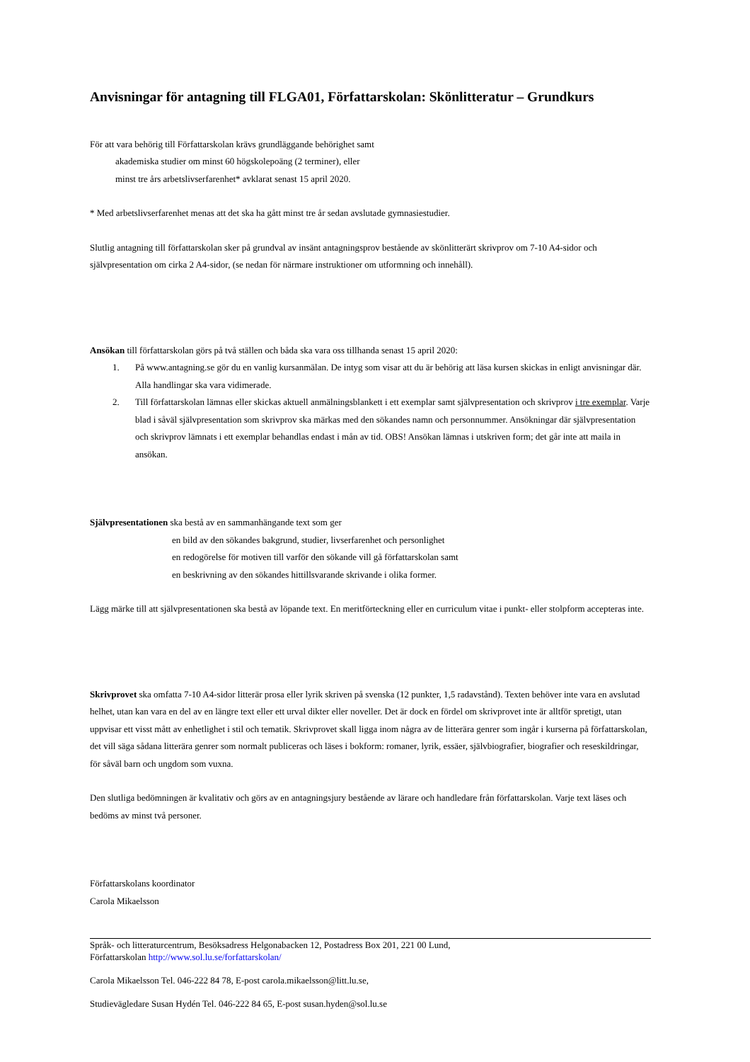Anvisningar för antagning till FLGA01, Författarskolan: Skönlitteratur – Grundkurs
För att vara behörig till Författarskolan krävs grundläggande behörighet samt
akademiska studier om minst 60 högskolepoäng (2 terminer), eller
minst tre års arbetslivserfarenhet* avklarat senast 15 april 2020.
* Med arbetslivserfarenhet menas att det ska ha gått minst tre år sedan avslutade gymnasiestudier.
Slutlig antagning till författarskolan sker på grundval av insänt antagningsprov bestående av skönlitterärt skrivprov om 7-10 A4-sidor och självpresentation om cirka 2 A4-sidor, (se nedan för närmare instruktioner om utformning och innehåll).
Ansökan till författarskolan görs på två ställen och båda ska vara oss tillhanda senast 15 april 2020:
1. På www.antagning.se gör du en vanlig kursanmälan. De intyg som visar att du är behörig att läsa kursen skickas in enligt anvisningar där. Alla handlingar ska vara vidimerade.
2. Till författarskolan lämnas eller skickas aktuell anmälningsblankett i ett exemplar samt självpresentation och skrivprov i tre exemplar. Varje blad i såväl självpresentation som skrivprov ska märkas med den sökandes namn och personnummer. Ansökningar där självpresentation och skrivprov lämnats i ett exemplar behandlas endast i mån av tid. OBS! Ansökan lämnas i utskriven form; det går inte att maila in ansökan.
Självpresentationen ska bestå av en sammanhängande text som ger
en bild av den sökandes bakgrund, studier, livserfarenhet och personlighet
en redogörelse för motiven till varför den sökande vill gå författarskolan samt
en beskrivning av den sökandes hittillsvarande skrivande i olika former.
Lägg märke till att självpresentationen ska bestå av löpande text. En meritförteckning eller en curriculum vitae i punkt- eller stolpform accepteras inte.
Skrivprovet ska omfatta 7-10 A4-sidor litterär prosa eller lyrik skriven på svenska (12 punkter, 1,5 radavstånd). Texten behöver inte vara en avslutad helhet, utan kan vara en del av en längre text eller ett urval dikter eller noveller. Det är dock en fördel om skrivprovet inte är alltför spretigt, utan uppvisar ett visst mått av enhetlighet i stil och tematik. Skrivprovet skall ligga inom några av de litterära genrer som ingår i kurserna på författarskolan, det vill säga sådana litterära genrer som normalt publiceras och läses i bokform: romaner, lyrik, essäer, självbiografier, biografier och reseskildringar, för såväl barn och ungdom som vuxna.
Den slutliga bedömningen är kvalitativ och görs av en antagningsjury bestående av lärare och handledare från författarskolan. Varje text läses och bedöms av minst två personer.
Författarskolans koordinator
Carola Mikaelsson
Språk- och litteraturcentrum, Besöksadress Helgonabacken 12, Postadress Box 201, 221 00 Lund,
Författarskolan http://www.sol.lu.se/forfattarskolan/
Carola Mikaelsson Tel. 046-222 84 78, E-post carola.mikaelsson@litt.lu.se,
Studievägledare Susan Hydén Tel. 046-222 84 65, E-post susan.hyden@sol.lu.se